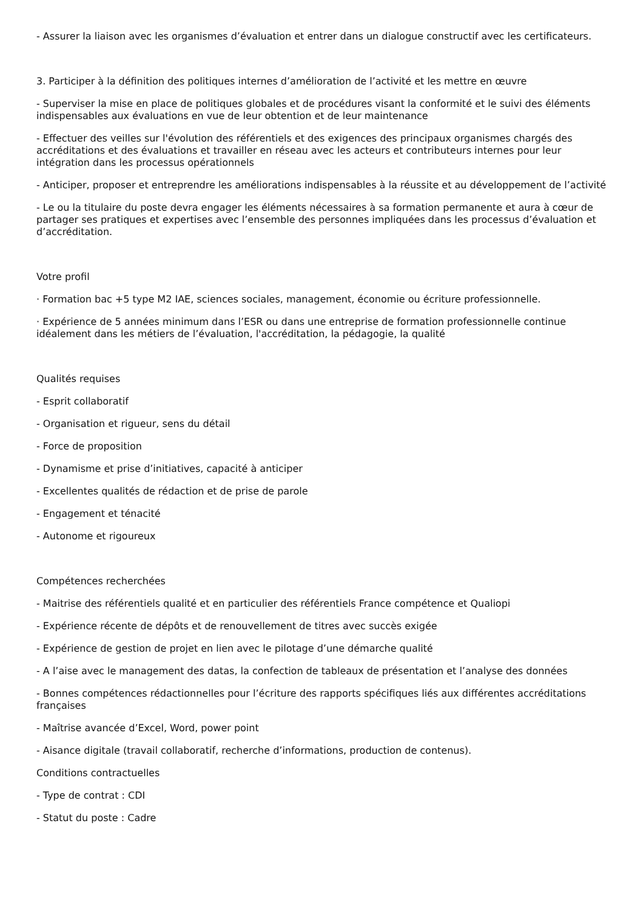- Assurer la liaison avec les organismes d’évaluation et entrer dans un dialogue constructif avec les certificateurs.
3. Participer à la définition des politiques internes d’amélioration de l’activité et les mettre en œuvre
- Superviser la mise en place de politiques globales et de procédures visant la conformité et le suivi des éléments indispensables aux évaluations en vue de leur obtention et de leur maintenance
- Effectuer des veilles sur l'évolution des référentiels et des exigences des principaux organismes chargés des accréditations et des évaluations et travailler en réseau avec les acteurs et contributeurs internes pour leur intégration dans les processus opérationnels
- Anticiper, proposer et entreprendre les améliorations indispensables à la réussite et au développement de l’activité
- Le ou la titulaire du poste devra engager les éléments nécessaires à sa formation permanente et aura à cœur de partager ses pratiques et expertises avec l’ensemble des personnes impliquées dans les processus d’évaluation et d’accréditation.
Votre profil
· Formation bac +5 type M2 IAE, sciences sociales, management, économie ou écriture professionnelle.
· Expérience de 5 années minimum dans l’ESR ou dans une entreprise de formation professionnelle continue idéalement dans les métiers de l’évaluation, l'accréditation, la pédagogie, la qualité
Qualités requises
- Esprit collaboratif
- Organisation et rigueur, sens du détail
- Force de proposition
- Dynamisme et prise d’initiatives, capacité à anticiper
- Excellentes qualités de rédaction et de prise de parole
- Engagement et ténacité
- Autonome et rigoureux
Compétences recherchées
- Maitrise des référentiels qualité et en particulier des référentiels France compétence et Qualiopi
- Expérience récente de dépôts et de renouvellement de titres avec succès exigée
- Expérience de gestion de projet en lien avec le pilotage d’une démarche qualité
- A l’aise avec le management des datas, la confection de tableaux de présentation et l’analyse des données
- Bonnes compétences rédactionnelles pour l’écriture des rapports spécifiques liés aux différentes accréditations françaises
- Maîtrise avancée d’Excel, Word, power point
- Aisance digitale (travail collaboratif, recherche d’informations, production de contenus).
Conditions contractuelles
- Type de contrat : CDI
- Statut du poste : Cadre